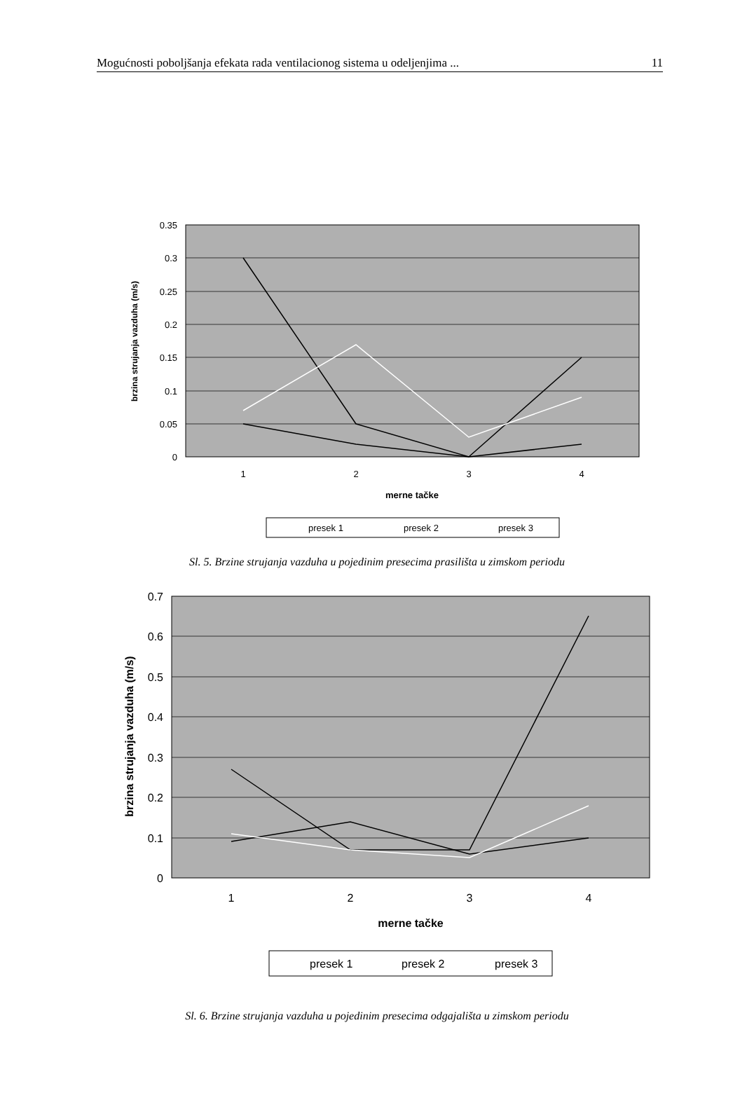Mogućnosti poboljšanja efekata rada ventilacionog sistema u odeljenjima ... 11
0.35
0.3
0.25
0.2
0.15
0.1
0.05
0
1
2
3
4
merne tačke
brzina strujanja vazduha (m/s)
presek 1
presek 2
presek 3
Sl. 5. Brzine strujanja vazduha u pojedinim presecima prasilišta u zimskom periodu
0.7
0.6
0.5
0.4
0.3
0.2
0.1
0
1
2
3
4
merne tačke
brzina strujanja vazduha (m/s)
presek 1
presek 2
presek 3
Sl. 6. Brzine strujanja vazduha u pojedinim presecima odgajališta u zimskom periodu